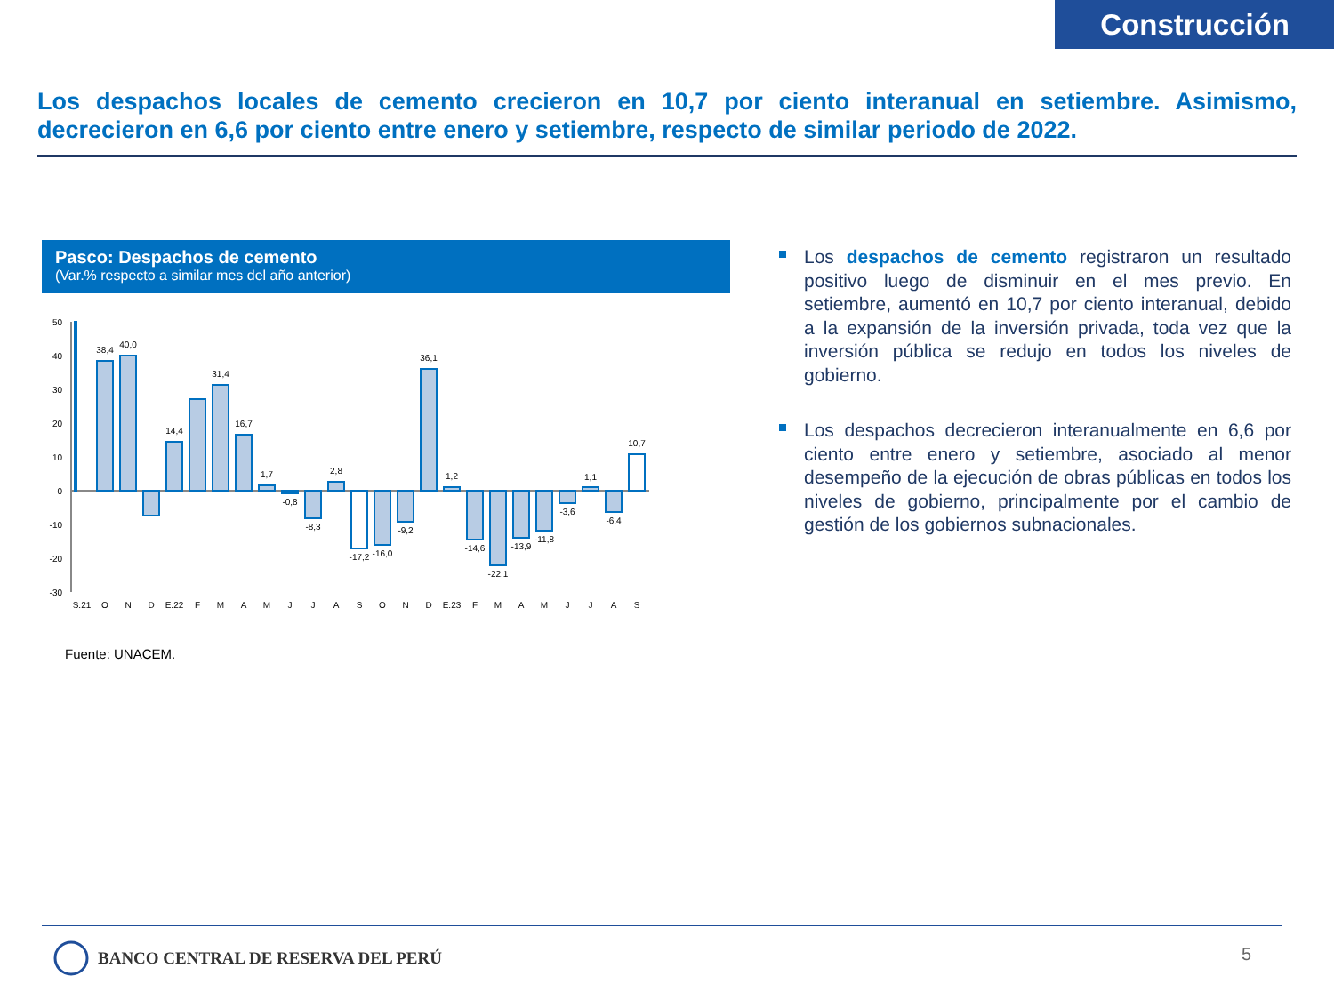Construcción
Los despachos locales de cemento crecieron en 10,7 por ciento interanual en setiembre. Asimismo, decrecieron en 6,6 por ciento entre enero y setiembre, respecto de similar periodo de 2022.
Pasco: Despachos de cemento
(Var.% respecto a similar mes del año anterior)
50
40
30
20
10
0
-10
-20
-30
38,4
40,0
14,4
31,4
16,7
1,7
-0,8
-8,3
2,8
-17,2
-16,0
-9,2
36,1
1,2
-14,6
-22,1
-13,9
-11,8
-3,6
1,1
-6,4
10,7
S.21
O
N
D
E.22
F
M
A
M
J
J
A
S
O
N
D
E.23
F
M
A
M
J
J
A
S
Fuente: UNACEM.
Los despachos de cemento registraron un resultado positivo luego de disminuir en el mes previo. En setiembre, aumentó en 10,7 por ciento interanual, debido a la expansión de la inversión privada, toda vez que la inversión pública se redujo en todos los niveles de gobierno.
Los despachos decrecieron interanualmente en 6,6 por ciento entre enero y setiembre, asociado al menor desempeño de la ejecución de obras públicas en todos los niveles de gobierno, principalmente por el cambio de gestión de los gobiernos subnacionales.
BANCO CENTRAL DE RESERVA DEL PERÚ
5